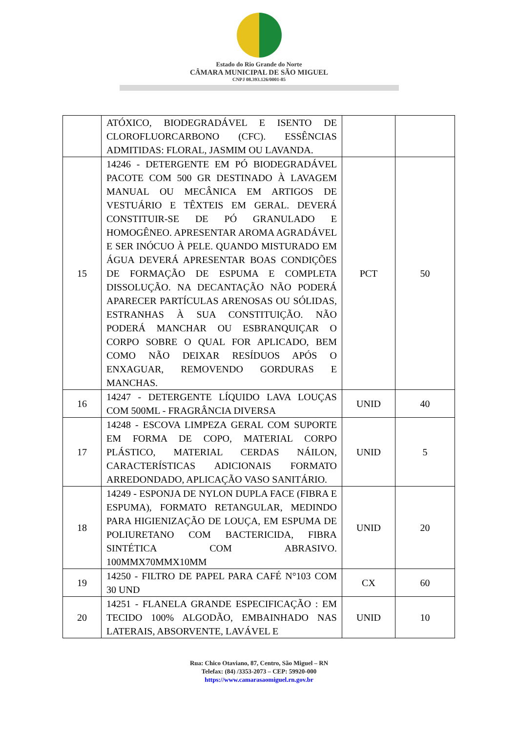Estado do Rio Grande do Norte
CÂMARA MUNICIPAL DE SÃO MIGUEL
CNPJ 08.393.126/0001-85
| | ATÓXICO, BIODEGRADÁVEL E ISENTO DE CLOROFLUORCARBONO (CFC). ESSÊNCIAS ADMITIDAS: FLORAL, JASMIM OU LAVANDA. | | |
| 15 | 14246 - DETERGENTE EM PÓ BIODEGRADÁVEL PACOTE COM 500 GR DESTINADO À LAVAGEM MANUAL OU MECÂNICA EM ARTIGOS DE VESTUÁRIO E TÊXTEIS EM GERAL. DEVERÁ CONSTITUIR-SE DE PÓ GRANULADO E HOMOGÊNEO. APRESENTAR AROMA AGRADÁVEL E SER INÓCUO À PELE. QUANDO MISTURADO EM ÁGUA DEVERÁ APRESENTAR BOAS CONDIÇÕES DE FORMAÇÃO DE ESPUMA E COMPLETA DISSOLUÇÃO. NA DECANTAÇÃO NÃO PODERÁ APARECER PARTÍCULAS ARENOSAS OU SÓLIDAS, ESTRANHAS À SUA CONSTITUIÇÃO. NÃO PODERÁ MANCHAR OU ESBRANQUIÇAR O CORPO SOBRE O QUAL FOR APLICADO, BEM COMO NÃO DEIXAR RESÍDUOS APÓS O ENXAGUAR, REMOVENDO GORDURAS E MANCHAS. | PCT | 50 |
| 16 | 14247 - DETERGENTE LÍQUIDO LAVA LOUÇAS COM 500ML - FRAGRÂNCIA DIVERSA | UNID | 40 |
| 17 | 14248 - ESCOVA LIMPEZA GERAL COM SUPORTE EM FORMA DE COPO, MATERIAL CORPO PLÁSTICO, MATERIAL CERDAS NÁILON, CARACTERÍSTICAS ADICIONAIS FORMATO ARREDONDADO, APLICAÇÃO VASO SANITÁRIO. | UNID | 5 |
| 18 | 14249 - ESPONJA DE NYLON DUPLA FACE (FIBRA E ESPUMA), FORMATO RETANGULAR, MEDINDO PARA HIGIENIZAÇÃO DE LOUÇA, EM ESPUMA DE POLIURETANO COM BACTERICIDA, FIBRA SINTÉTICA COM ABRASIVO. 100MMX70MMX10MM | UNID | 20 |
| 19 | 14250 - FILTRO DE PAPEL PARA CAFÉ N°103 COM 30 UND | CX | 60 |
| 20 | 14251 - FLANELA GRANDE ESPECIFICAÇÃO : EM TECIDO 100% ALGODÃO, EMBAINHADO NAS LATERAIS, ABSORVENTE, LAVÁVEL E | UNID | 10 |
Rua: Chico Otaviano, 87, Centro, São Miguel – RN
Telefax: (84) /3353-2073 – CEP: 59920-000
https://www.camarasaomiguel.rn.gov.br